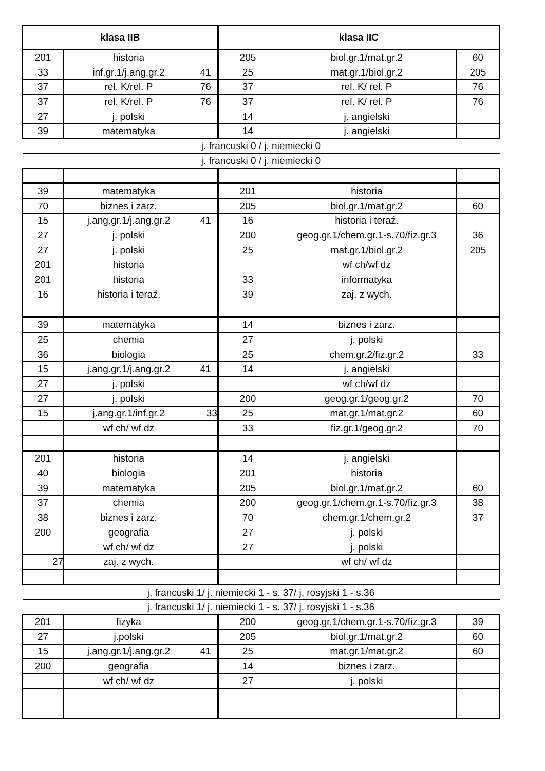| klasa IIB | | | klasa IIC | | |
| --- | --- | --- | --- | --- | --- |
| 201 | historia | | 205 | biol.gr.1/mat.gr.2 | 60 |
| 33 | inf.gr.1/j.ang.gr.2 | 41 | 25 | mat.gr.1/biol.gr.2 | 205 |
| 37 | rel. K/rel. P | 76 | 37 | rel. K/ rel. P | 76 |
| 37 | rel. K/rel. P | 76 | 37 | rel. K/ rel. P | 76 |
| 27 | j. polski | | 14 | j. angielski | |
| 39 | matematyka | | 14 | j. angielski | |
| j. francuski 0 / j. niemiecki 0 | | | | | |
| j. francuski 0 / j. niemiecki 0 | | | | | |
| 39 | matematyka | | 201 | historia | |
| 70 | biznes i zarz. | | 205 | biol.gr.1/mat.gr.2 | 60 |
| 15 | j.ang.gr.1/j.ang.gr.2 | 41 | 16 | historia i teraź. | |
| 27 | j. polski | | 200 | geog.gr.1/chem.gr.1-s.70/fiz.gr.3 | 36 |
| 27 | j. polski | | 25 | mat.gr.1/biol.gr.2 | 205 |
| 201 | historia | | | wf ch/wf dz | |
| 201 | historia | | 33 | informatyka | |
| 16 | historia i teraź. | | 39 | zaj. z wych. | |
| 39 | matematyka | | 14 | biznes i zarz. | |
| 25 | chemia | | 27 | j. polski | |
| 36 | biologia | | 25 | chem.gr.2/fiz.gr.2 | 33 |
| 15 | j.ang.gr.1/j.ang.gr.2 | 41 | 14 | j. angielski | |
| 27 | j. polski | | | wf ch/wf dz | |
| 27 | j. polski | | 200 | geog.gr.1/geog.gr.2 | 70 |
| 15 | j.ang.gr.1/inf.gr.2 | 33 | 25 | mat.gr.1/mat.gr.2 | 60 |
| | wf ch/ wf dz | | 33 | fiz.gr.1/geog.gr.2 | 70 |
| 201 | historia | | 14 | j. angielski | |
| 40 | biologia | | 201 | historia | |
| 39 | matematyka | | 205 | biol.gr.1/mat.gr.2 | 60 |
| 37 | chemia | | 200 | geog.gr.1/chem.gr.1-s.70/fiz.gr.3 | 38 |
| 38 | biznes i zarz. | | 70 | chem.gr.1/chem.gr.2 | 37 |
| 200 | geografia | | 27 | j. polski | |
| | wf ch/ wf dz | | 27 | j. polski | |
| 27 | zaj. z wych. | | | wf ch/ wf dz | |
| j. francuski 1/ j. niemiecki 1 - s. 37/ j. rosyjski 1 - s.36 | | | | | |
| j. francuski 1/ j. niemiecki 1 - s. 37/ j. rosyjski 1 - s.36 | | | | | |
| 201 | fizyka | | 200 | geog.gr.1/chem.gr.1-s.70/fiz.gr.3 | 39 |
| 27 | j.polski | | 205 | biol.gr.1/mat.gr.2 | 60 |
| 15 | j.ang.gr.1/j.ang.gr.2 | 41 | 25 | mat.gr.1/mat.gr.2 | 60 |
| 200 | geografia | | 14 | biznes i zarz. | |
| | wf ch/ wf dz | | 27 | j. polski | |